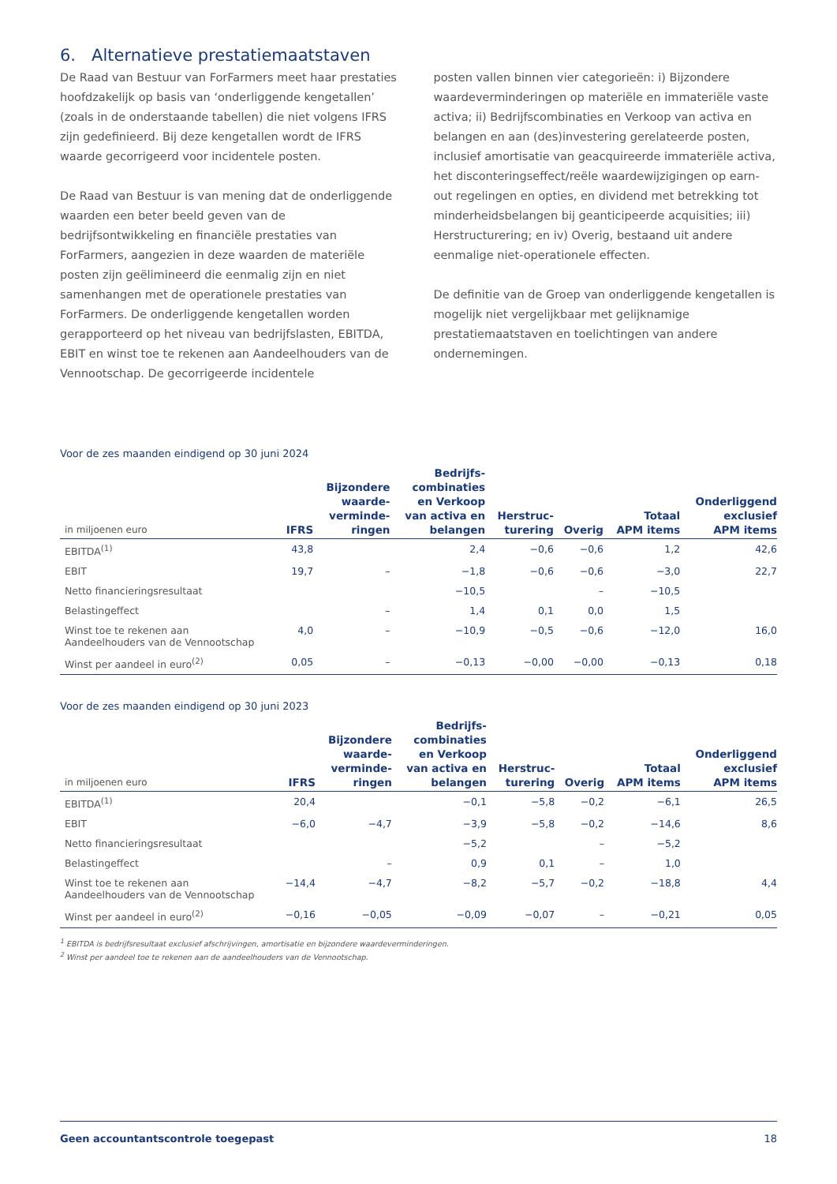6. Alternatieve prestatiemaatstaven
De Raad van Bestuur van ForFarmers meet haar prestaties hoofdzakelijk op basis van ‘onderliggende kengetallen’ (zoals in de onderstaande tabellen) die niet volgens IFRS zijn gedefinieerd. Bij deze kengetallen wordt de IFRS waarde gecorrigeerd voor incidentele posten.
De Raad van Bestuur is van mening dat de onderliggende waarden een beter beeld geven van de bedrijfsontwikkeling en financiële prestaties van ForFarmers, aangezien in deze waarden de materiële posten zijn geëlimineerd die eenmalig zijn en niet samenhangen met de operationele prestaties van ForFarmers. De onderliggende kengetallen worden gerapporteerd op het niveau van bedrijfslasten, EBITDA, EBIT en winst toe te rekenen aan Aandeelhouders van de Vennootschap. De gecorrigeerde incidentele
posten vallen binnen vier categorieën: i) Bijzondere waardeverminderingen op materiële en immateriële vaste activa; ii) Bedrijfscombinaties en Verkoop van activa en belangen en aan (des)investering gerelateerde posten, inclusief amortisatie van geacquireerde immateriële activa, het disconteringseffect/reële waardewijzigingen op earn-out regelingen en opties, en dividend met betrekking tot minderheidsbelangen bij geanticipeerde acquisities; iii) Herstructurering; en iv) Overig, bestaand uit andere eenmalige niet-operationele effecten.
De definitie van de Groep van onderliggende kengetallen is mogelijk niet vergelijkbaar met gelijknamige prestatiemaatstaven en toelichtingen van andere ondernemingen.
Voor de zes maanden eindigend op 30 juni 2024
| in miljoenen euro | IFRS | Bijzondere waarde- verminde- ringen | Bedrijfs- combinaties en Verkoop van activa en belangen | Herstruc- turering | Overig | Totaal APM items | Onderliggend exclusief APM items |
| --- | --- | --- | --- | --- | --- | --- | --- |
| EBITDA<sup>(1)</sup> | 43,8 | | 2,4 | −0,6 | −0,6 | 1,2 | 42,6 |
| EBIT | 19,7 | – | −1,8 | −0,6 | −0,6 | −3,0 | 22,7 |
| Netto financieringsresultaat | | | −10,5 | | – | −10,5 | |
| Belastingeffect | | – | 1,4 | 0,1 | 0,0 | 1,5 | |
| Winst toe te rekenen aan Aandeelhouders van de Vennootschap | 4,0 | – | −10,9 | −0,5 | −0,6 | −12,0 | 16,0 |
| Winst per aandeel in euro<sup>(2)</sup> | 0,05 | – | −0,13 | −0,00 | −0,00 | −0,13 | 0,18 |
Voor de zes maanden eindigend op 30 juni 2023
| in miljoenen euro | IFRS | Bijzondere waarde- verminde- ringen | Bedrijfs- combinaties en Verkoop van activa en belangen | Herstruc- turering | Overig | Totaal APM items | Onderliggend exclusief APM items |
| --- | --- | --- | --- | --- | --- | --- | --- |
| EBITDA<sup>(1)</sup> | 20,4 | | −0,1 | −5,8 | −0,2 | −6,1 | 26,5 |
| EBIT | −6,0 | −4,7 | −3,9 | −5,8 | −0,2 | −14,6 | 8,6 |
| Netto financieringsresultaat | | | −5,2 | | – | −5,2 | |
| Belastingeffect | | – | 0,9 | 0,1 | – | 1,0 | |
| Winst toe te rekenen aan Aandeelhouders van de Vennootschap | −14,4 | −4,7 | −8,2 | −5,7 | −0,2 | −18,8 | 4,4 |
| Winst per aandeel in euro<sup>(2)</sup> | −0,16 | −0,05 | −0,09 | −0,07 | – | −0,21 | 0,05 |
<sup>1</sup> EBITDA is bedrijfsresultaat exclusief afschrijvingen, amortisatie en bijzondere waardeverminderingen.
<sup>2</sup> Winst per aandeel toe te rekenen aan de aandeelhouders van de Vennootschap.
Geen accountantscontrole toegepast 18